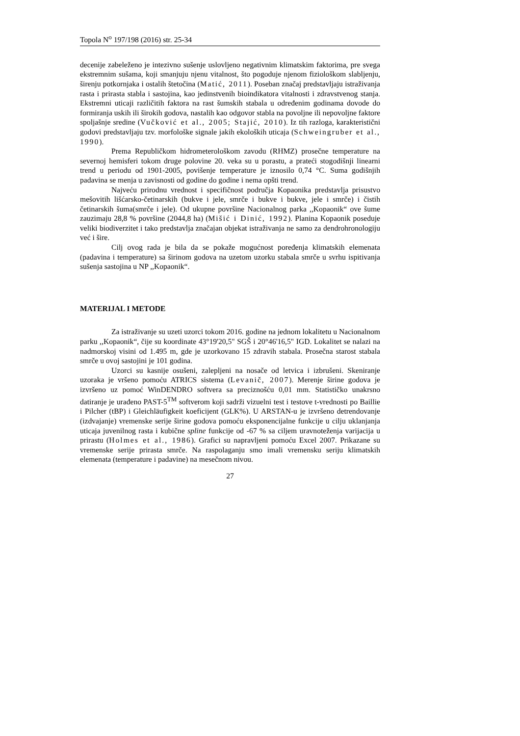Topola N<sup>o</sup> 197/198 (2016) str. 25-34
decenije zabeleženo je intezivno sušenje uslovljeno negativnim klimatskim faktorima, pre svega ekstremnim sušama, koji smanjuju njenu vitalnost, što pogoduje njenom fiziološkom slabljenju, širenju potkornjaka i ostalih štetočina (Matić, 2011). Poseban značaj predstavljaju istraživanja rasta i prirasta stabla i sastojina, kao jedinstvenih bioindikatora vitalnosti i zdravstvenog stanja. Ekstremni uticaji različitih faktora na rast šumskih stabala u određenim godinama dovode do formiranja uskih ili širokih godova, nastalih kao odgovor stabla na povoljne ili nepovoljne faktore spoljašnje sredine (Vučković et al., 2005; Stajić, 2010). Iz tih razloga, karakteristični godovi predstavljaju tzv. morfološke signale jakih ekoloških uticaja (Schweingruber et al., 1990).
Prema Republičkom hidrometerološkom zavodu (RHMZ) prosečne temperature na severnoj hemisferi tokom druge polovine 20. veka su u porastu, a prateći stogodišnji linearni trend u periodu od 1901-2005, povišenje temperature je iznosilo 0,74 °C. Suma godišnjih padavina se menja u zavisnosti od godine do godine i nema opšti trend.
Najveću prirodnu vrednost i specifičnost područja Kopaonika predstavlja prisustvo mešovitih lišćarsko-četinarskih (bukve i jele, smrče i bukve i bukve, jele i smrče) i čistih četinarskih šuma(smrče i jele). Od ukupne površine Nacionalnog parka ,,Kopaonik“ ove šume zauzimaju 28,8 % površine (2044,8 ha) (Mišić i Dinić, 1992). Planina Kopaonik poseduje veliki biodiverzitet i tako predstavlja značajan objekat istraživanja ne samo za dendrohronologiju već i šire.
Cilj ovog rada je bila da se pokaže mogućnost poređenja klimatskih elemenata (padavina i temperature) sa širinom godova na uzetom uzorku stabala smrče u svrhu ispitivanja sušenja sastojina u NP ,,Kopaonik“.
MATERIJAL I METODE
Za istraživanje su uzeti uzorci tokom 2016. godine na jednom lokalitetu u Nacionalnom parku ,,Kopaonik“, čije su koordinate 43°19'20,5" SGŠ i 20°46'16,5" IGD. Lokalitet se nalazi na nadmorskoj visini od 1.495 m, gde je uzorkovano 15 zdravih stabala. Prosečna starost stabala smrče u ovoj sastojini je 101 godina.
Uzorci su kasnije osušeni, zalepljeni na nosače od letvica i izbrušeni. Skeniranje uzoraka je vršeno pomoću ATRICS sistema (Levanič, 2007). Merenje širine godova je izvršeno uz pomoć WinDENDRO softvera sa preciznošću 0,01 mm. Statističko unakrsno datiranje je urađeno PAST-5<sup>TM</sup> softverom koji sadrži vizuelni test i testove t-vrednosti po Baillie i Pilcher (tBP) i Gleichläufigkeit koeficijent (GLK%). U ARSTAN-u je izvršeno detrendovanje (izdvajanje) vremenske serije širine godova pomoću eksponencijalne funkcije u cilju uklanjanja uticaja juvenilnog rasta i kubične spline funkcije od -67 % sa ciljem uravnoteženja varijacija u prirastu (Holmes et al., 1986). Grafici su napravljeni pomoću Excel 2007. Prikazane su vremenske serije prirasta smrče. Na raspolaganju smo imali vremensku seriju klimatskih elemenata (temperature i padavine) na mesečnom nivou.
27